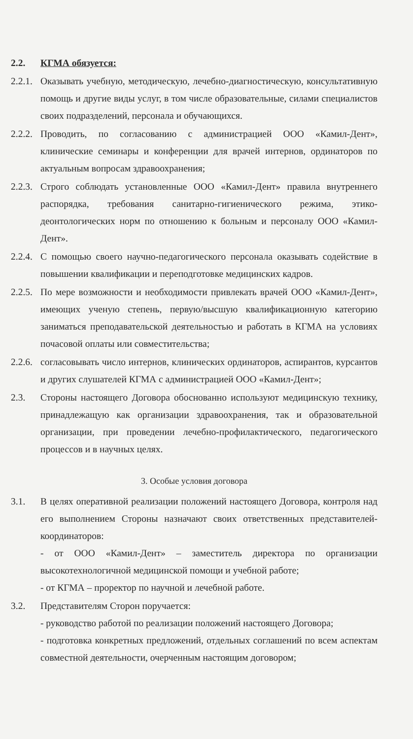2.2. КГМА обязуется:
2.2.1.
Оказывать учебную, методическую, лечебно-диагностическую, консультативную помощь и другие виды услуг, в том числе образовательные, силами специалистов своих подразделений, персонала и обучающихся.
2.2.2.
Проводить, по согласованию с администрацией ООО «Камил-Дент», клинические семинары и конференции для врачей интернов, ординаторов по актуальным вопросам здравоохранения;
2.2.3.
Строго соблюдать установленные ООО «Камил-Дент» правила внутреннего распорядка, требования санитарно-гигиенического режима, этико-деонтологических норм по отношению к больным и персоналу ООО «Камил-Дент».
2.2.4.
С помощью своего научно-педагогического персонала оказывать содействие в повышении квалификации и переподготовке медицинских кадров.
2.2.5.
По мере возможности и необходимости привлекать врачей ООО «Камил-Дент», имеющих ученую степень, первую/высшую квалификационную категорию заниматься преподавательской деятельностью и работать в КГМА на условиях почасовой оплаты или совместительства;
2.2.6.
согласовывать число интернов, клинических ординаторов, аспирантов, курсантов и других слушателей КГМА с администрацией ООО «Камил-Дент»;
2.3. Стороны настоящего Договора обоснованно используют медицинскую технику, принадлежащую как организации здравоохранения, так и образовательной организации, при проведении лечебно-профилактического, педагогического процессов и в научных целях.
3. Особые условия договора
3.1. В целях оперативной реализации положений настоящего Договора, контроля над его выполнением Стороны назначают своих ответственных представителей-координаторов:
- от ООО «Камил-Дент» – заместитель директора по организации высокотехнологичной медицинской помощи и учебной работе;
- от КГМА – проректор по научной и лечебной работе.
3.2. Представителям Сторон поручается:
- руководство работой по реализации положений настоящего Договора;
- подготовка конкретных предложений, отдельных соглашений по всем аспектам совместной деятельности, очерченным настоящим договором;